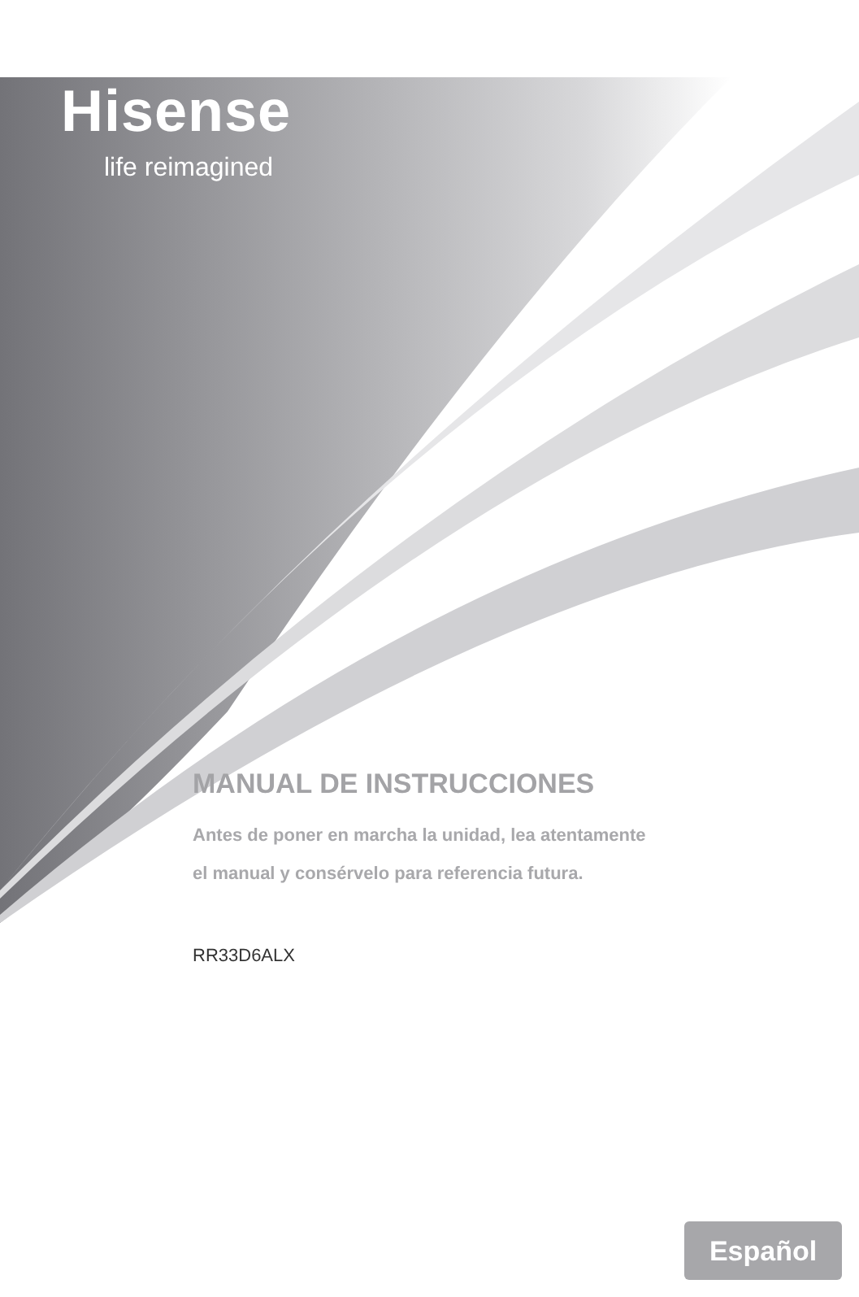Hisense
life reimagined
MANUAL DE INSTRUCCIONES
Antes de poner en marcha la unidad, lea atentamente
el manual y consérvelo para referencia futura.
RR33D6ALX
Español